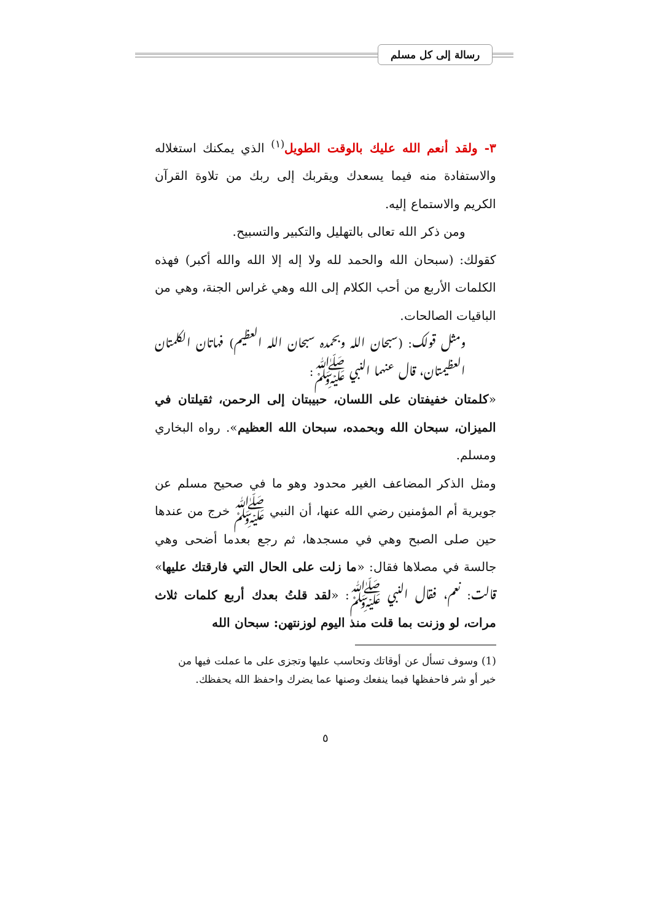رسالة إلى كل مسلم
٣- ولقد أنعم الله عليك بالوقت الطويل<sup>(١)</sup> الذي يمكنك استغلاله والاستفادة منه فيما يسعدك ويقربك إلى ربك من تلاوة القرآن الكريم والاستماع إليه.
ومن ذكر الله تعالى بالتهليل والتكبير والتسبيح.
كقولك: (سبحان الله والحمد لله ولا إله إلا الله والله أكبر) فهذه الكلمات الأربع من أحب الكلام إلى الله وهي غراس الجنة، وهي من الباقيات الصالحات.
ومثل قولك: (سبحان الله وبحمده سبحان الله العظيم) فهاتان الكلمتان العظيمتان، قال عنهما النبي ﷺ:
«كلمتان خفيفتان على اللسان، حبيبتان إلى الرحمن، ثقيلتان في الميزان، سبحان الله وبحمده، سبحان الله العظيم». رواه البخاري ومسلم.
ومثل الذكر المضاعف الغير محدود وهو ما في صحيح مسلم عن جويرية أم المؤمنين رضي الله عنها، أن النبي ﷺ خرج من عندها حين صلى الصبح وهي في مسجدها، ثم رجع بعدما أضحى وهي جالسة في مصلاها فقال: «ما زلت على الحال التي فارقتك عليها» قالت: نعم، فقال النبي ﷺ: «لقد قلتُ بعدك أربع كلمات ثلاث مرات، لو وزنت بما قلت منذ اليوم لوزنتهن: سبحان الله
(1) وسوف تسأل عن أوقاتك وتحاسب عليها وتجزى على ما عملت فيها من خير أو شر فاحفظها فيما ينفعك وصنها عما يضرك واحفظ الله يحفظك.
٥